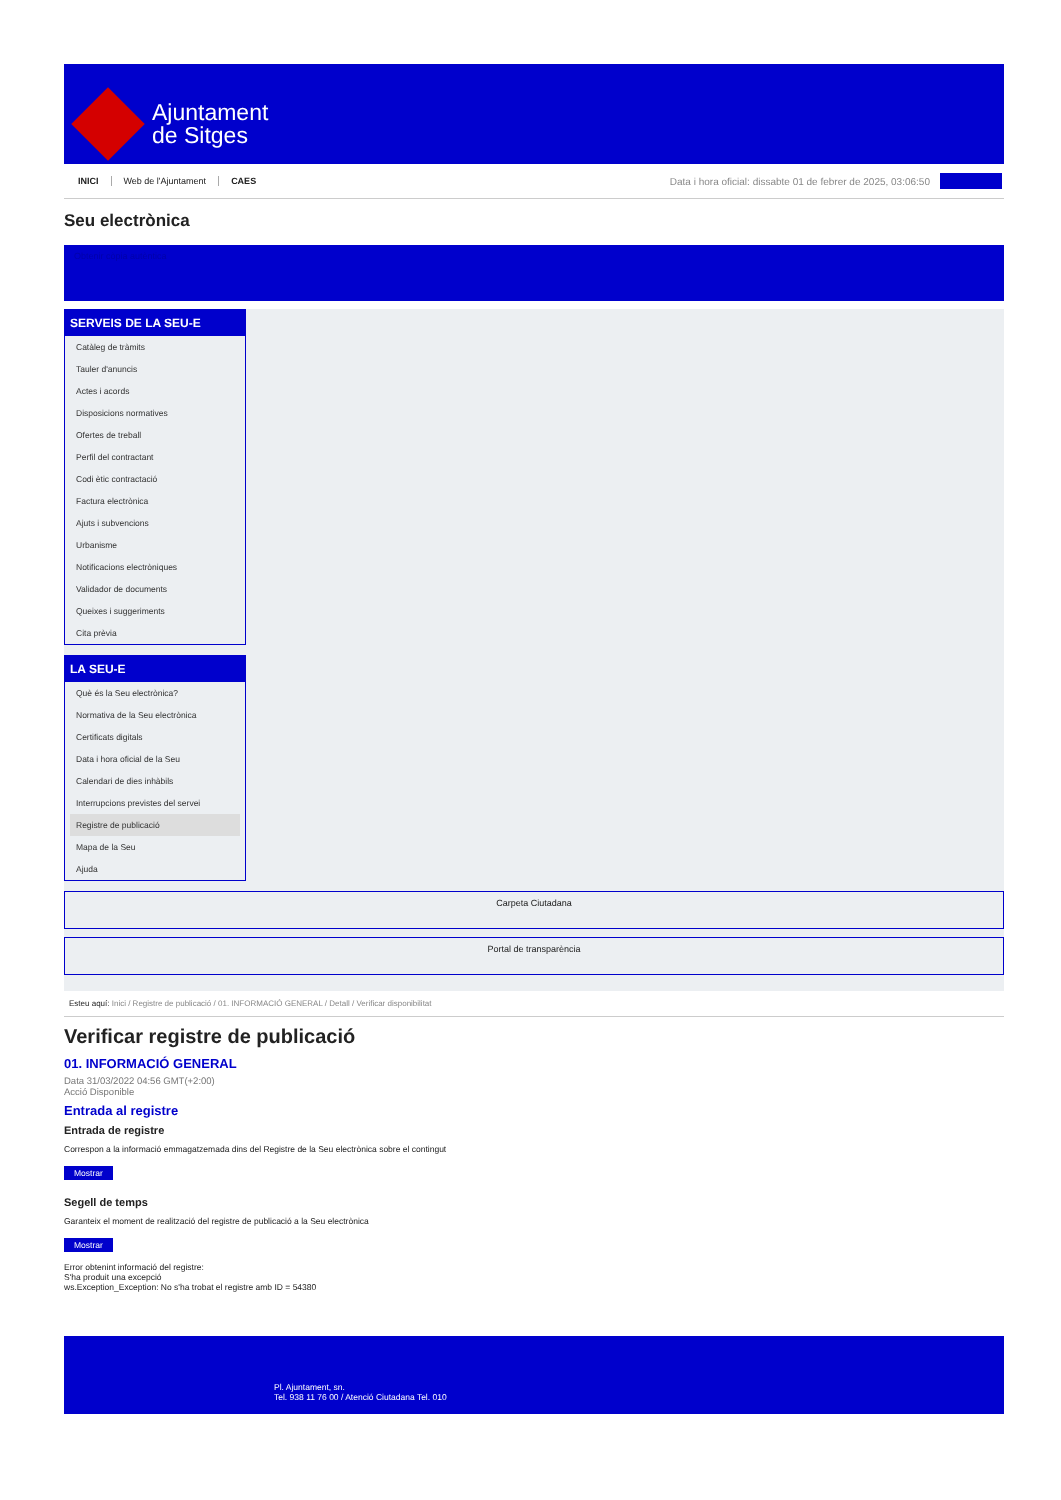Ajuntament
de Sitges
INICI Web de l'Ajuntament CAES
Data i hora oficial: dissabte 01 de febrer de 2025, 03:06:50
Seu electrònica
Obtenir còpia autèntica
SERVEIS DE LA SEU-E
Catàleg de tràmits
Tauler d'anuncis
Actes i acords
Disposicions normatives
Ofertes de treball
Perfil del contractant
Codi ètic contractació
Factura electrònica
Ajuts i subvencions
Urbanisme
Notificacions electròniques
Validador de documents
Queixes i suggeriments
Cita prèvia
LA SEU-E
Què és la Seu electrònica?
Normativa de la Seu electrònica
Certificats digitals
Data i hora oficial de la Seu
Calendari de dies inhàbils
Interrupcions previstes del servei
Registre de publicació
Mapa de la Seu
Ajuda
Carpeta Ciutadana
Portal de transparència
Esteu aquí: Inici / Registre de publicació / 01. INFORMACIÓ GENERAL / Detall / Verificar disponibilitat
Verificar registre de publicació
01. INFORMACIÓ GENERAL
Data 31/03/2022 04:56 GMT(+2:00)
Acció Disponible
Entrada al registre
Entrada de registre
Correspon a la informació emmagatzemada dins del Registre de la Seu electrònica sobre el contingut
Mostrar
Segell de temps
Garanteix el moment de realització del registre de publicació a la Seu electrònica
Mostrar
Error obtenint informació del registre:
S'ha produit una excepció
ws.Exception_Exception: No s'ha trobat el registre amb ID = 54380
Pl. Ajuntament, sn.
Tel. 938 11 76 00 / Atenció Ciutadana Tel. 010